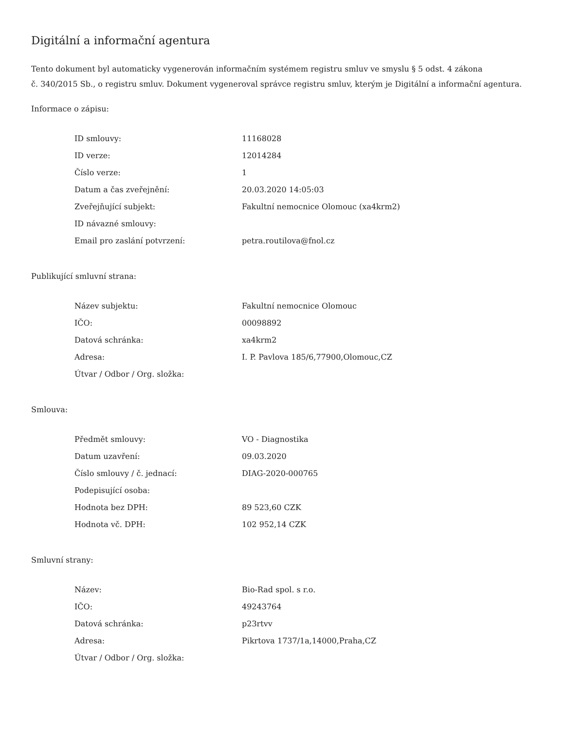Digitální a informační agentura
Tento dokument byl automaticky vygenerován informačním systémem registru smluv ve smyslu § 5 odst. 4 zákona
č. 340/2015 Sb., o registru smluv. Dokument vygeneroval správce registru smluv, kterým je Digitální a informační agentura.
Informace o zápisu:
| ID smlouvy: | 11168028 |
| ID verze: | 12014284 |
| Číslo verze: | 1 |
| Datum a čas zveřejnění: | 20.03.2020 14:05:03 |
| Zveřejňující subjekt: | Fakultní nemocnice Olomouc (xa4krm2) |
| ID návazné smlouvy: | |
| Email pro zaslání potvrzení: | petra.routilova@fnol.cz |
Publikující smluvní strana:
| Název subjektu: | Fakultní nemocnice Olomouc |
| IČO: | 00098892 |
| Datová schránka: | xa4krm2 |
| Adresa: | I. P. Pavlova 185/6,77900,Olomouc,CZ |
| Útvar / Odbor / Org. složka: | |
Smlouva:
| Předmět smlouvy: | VO - Diagnostika |
| Datum uzavření: | 09.03.2020 |
| Číslo smlouvy / č. jednací: | DIAG-2020-000765 |
| Podepisující osoba: | |
| Hodnota bez DPH: | 89 523,60 CZK |
| Hodnota vč. DPH: | 102 952,14 CZK |
Smluvní strany:
| Název: | Bio-Rad spol. s r.o. |
| IČO: | 49243764 |
| Datová schránka: | p23rtvv |
| Adresa: | Pikrtova 1737/1a,14000,Praha,CZ |
| Útvar / Odbor / Org. složka: | |